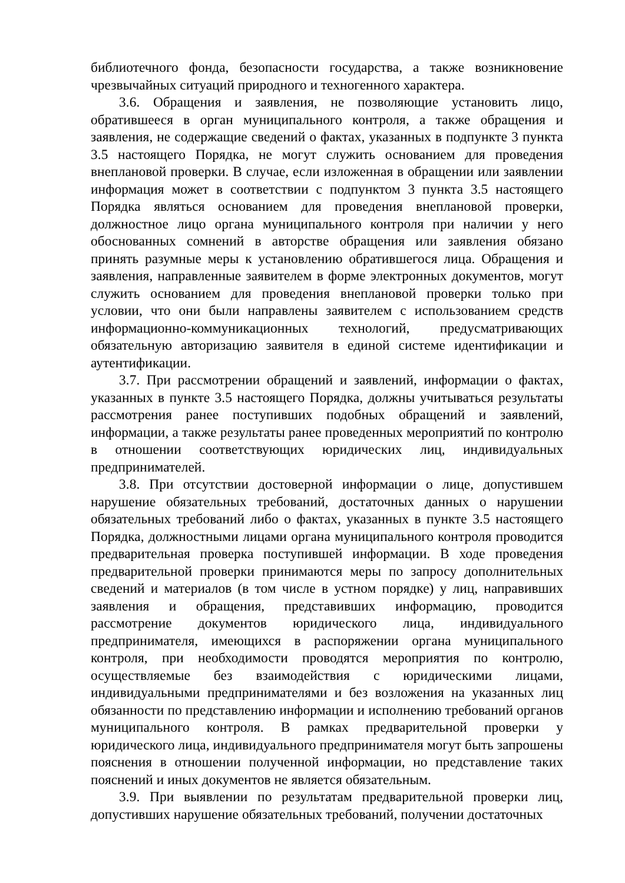библиотечного фонда, безопасности государства, а также возникновение чрезвычайных ситуаций природного и техногенного характера.
3.6. Обращения и заявления, не позволяющие установить лицо, обратившееся в орган муниципального контроля, а также обращения и заявления, не содержащие сведений о фактах, указанных в подпункте 3 пункта 3.5 настоящего Порядка, не могут служить основанием для проведения внеплановой проверки. В случае, если изложенная в обращении или заявлении информация может в соответствии с подпунктом 3 пункта 3.5 настоящего Порядка являться основанием для проведения внеплановой проверки, должностное лицо органа муниципального контроля при наличии у него обоснованных сомнений в авторстве обращения или заявления обязано принять разумные меры к установлению обратившегося лица. Обращения и заявления, направленные заявителем в форме электронных документов, могут служить основанием для проведения внеплановой проверки только при условии, что они были направлены заявителем с использованием средств информационно-коммуникационных технологий, предусматривающих обязательную авторизацию заявителя в единой системе идентификации и аутентификации.
3.7. При рассмотрении обращений и заявлений, информации о фактах, указанных в пункте 3.5 настоящего Порядка, должны учитываться результаты рассмотрения ранее поступивших подобных обращений и заявлений, информации, а также результаты ранее проведенных мероприятий по контролю в отношении соответствующих юридических лиц, индивидуальных предпринимателей.
3.8. При отсутствии достоверной информации о лице, допустившем нарушение обязательных требований, достаточных данных о нарушении обязательных требований либо о фактах, указанных в пункте 3.5 настоящего Порядка, должностными лицами органа муниципального контроля проводится предварительная проверка поступившей информации. В ходе проведения предварительной проверки принимаются меры по запросу дополнительных сведений и материалов (в том числе в устном порядке) у лиц, направивших заявления и обращения, представивших информацию, проводится рассмотрение документов юридического лица, индивидуального предпринимателя, имеющихся в распоряжении органа муниципального контроля, при необходимости проводятся мероприятия по контролю, осуществляемые без взаимодействия с юридическими лицами, индивидуальными предпринимателями и без возложения на указанных лиц обязанности по представлению информации и исполнению требований органов муниципального контроля. В рамках предварительной проверки у юридического лица, индивидуального предпринимателя могут быть запрошены пояснения в отношении полученной информации, но представление таких пояснений и иных документов не является обязательным.
3.9. При выявлении по результатам предварительной проверки лиц, допустивших нарушение обязательных требований, получении достаточных